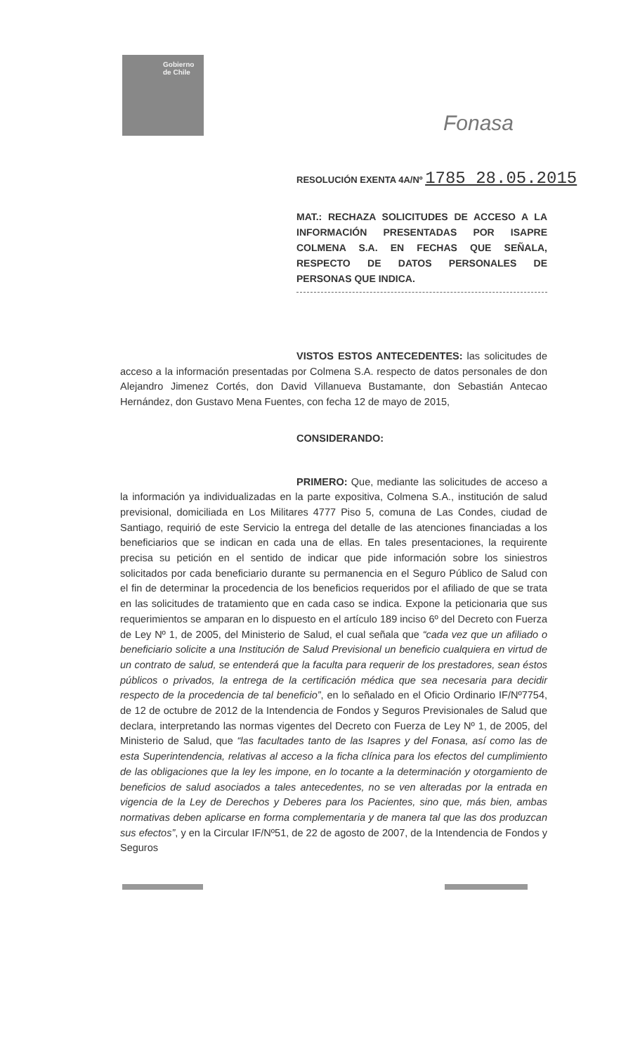Gobierno
de Chile
Fonasa
RESOLUCIÓN EXENTA 4A/Nº 1785 28.05.2015
MAT.: RECHAZA SOLICITUDES DE ACCESO A LA INFORMACIÓN PRESENTADAS POR ISAPRE COLMENA S.A. EN FECHAS QUE SEÑALA, RESPECTO DE DATOS PERSONALES DE PERSONAS QUE INDICA.
VISTOS ESTOS ANTECEDENTES: las solicitudes de acceso a la información presentadas por Colmena S.A. respecto de datos personales de don Alejandro Jimenez Cortés, don David Villanueva Bustamante, don Sebastián Antecao Hernández, don Gustavo Mena Fuentes, con fecha 12 de mayo de 2015,
CONSIDERANDO:
PRIMERO: Que, mediante las solicitudes de acceso a la información ya individualizadas en la parte expositiva, Colmena S.A., institución de salud previsional, domiciliada en Los Militares 4777 Piso 5, comuna de Las Condes, ciudad de Santiago, requirió de este Servicio la entrega del detalle de las atenciones financiadas a los beneficiarios que se indican en cada una de ellas. En tales presentaciones, la requirente precisa su petición en el sentido de indicar que pide información sobre los siniestros solicitados por cada beneficiario durante su permanencia en el Seguro Público de Salud con el fin de determinar la procedencia de los beneficios requeridos por el afiliado de que se trata en las solicitudes de tratamiento que en cada caso se indica. Expone la peticionaria que sus requerimientos se amparan en lo dispuesto en el artículo 189 inciso 6º del Decreto con Fuerza de Ley Nº 1, de 2005, del Ministerio de Salud, el cual señala que “cada vez que un afiliado o beneficiario solicite a una Institución de Salud Previsional un beneficio cualquiera en virtud de un contrato de salud, se entenderá que la faculta para requerir de los prestadores, sean éstos públicos o privados, la entrega de la certificación médica que sea necesaria para decidir respecto de la procedencia de tal beneficio”, en lo señalado en el Oficio Ordinario IF/Nº7754, de 12 de octubre de 2012 de la Intendencia de Fondos y Seguros Previsionales de Salud que declara, interpretando las normas vigentes del Decreto con Fuerza de Ley Nº 1, de 2005, del Ministerio de Salud, que “las facultades tanto de las Isapres y del Fonasa, así como las de esta Superintendencia, relativas al acceso a la ficha clínica para los efectos del cumplimiento de las obligaciones que la ley les impone, en lo tocante a la determinación y otorgamiento de beneficios de salud asociados a tales antecedentes, no se ven alteradas por la entrada en vigencia de la Ley de Derechos y Deberes para los Pacientes, sino que, más bien, ambas normativas deben aplicarse en forma complementaria y de manera tal que las dos produzcan sus efectos”, y en la Circular IF/Nº51, de 22 de agosto de 2007, de la Intendencia de Fondos y Seguros